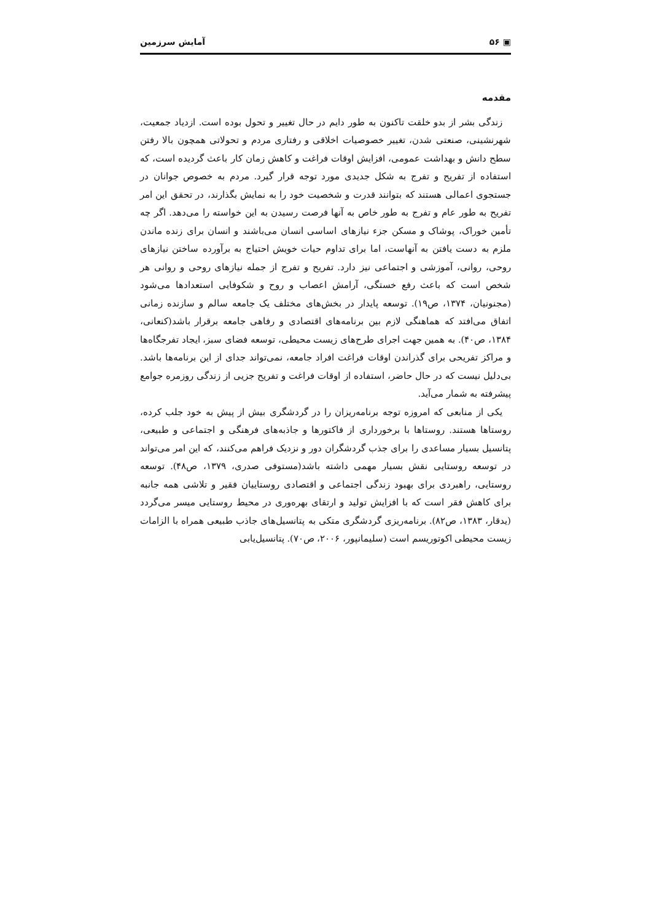▣ ۵۶ آمایش سرزمین
مقدمه
زندگی بشر از بدو خلقت تاکنون به طور دایم در حال تغییر و تحول بوده است. ازدیاد جمعیت، شهرنشینی، صنعتی شدن، تغییر خصوصیات اخلاقی و رفتاری مردم و تحولاتی همچون بالا رفتن سطح دانش و بهداشت عمومی، افزایش اوقات فراغت و کاهش زمان کار باعث گردیده است، که استفاده از تفریح و تفرج به شکل جدیدی مورد توجه قرار گیرد. مردم به خصوص جوانان در جستجوی اعمالی هستند که بتوانند قدرت و شخصیت خود را به نمایش بگذارند، در تحقق این امر تفریح به طور عام و تفرج به طور خاص به آنها فرصت رسیدن به این خواسته را می‌دهد. اگر چه تأمین خوراک، پوشاک و مسکن جزء نیازهای اساسی انسان می‌باشند و انسان برای زنده ماندن ملزم به دست یافتن به آنهاست، اما برای تداوم حیات خویش احتیاج به برآورده ساختن نیازهای روحی، روانی، آموزشی و اجتماعی نیز دارد. تفریح و تفرج از جمله نیازهای روحی و روانی هر شخص است که باعث رفع خستگی، آرامش اعصاب و روح و شکوفایی استعدادها می‌شود (مجنونیان، ۱۳۷۴، ص۱۹). توسعه پایدار در بخش‌های مختلف یک جامعه سالم و سازنده زمانی اتفاق می‌افتد که هماهنگی لازم بین برنامه‌های اقتصادی و رفاهی جامعه برقرار باشد(کنعانی، ۱۳۸۴، ص۴۰). به همین جهت اجرای طرح‌های زیست محیطی، توسعه فضای سبز، ایجاد تفرجگاه‌ها و مراکز تفریحی برای گذراندن اوقات فراغت افراد جامعه، نمی‌تواند جدای از این برنامه‌ها باشد. بی‌دلیل نیست که در حال حاضر، استفاده از اوقات فراغت و تفریح جزیی از زندگی روزمره جوامع پیشرفته به شمار می‌آید.
یکی از منابعی که امروزه توجه برنامه‌ریزان را در گردشگری بیش از پیش به خود جلب کرده، روستاها هستند. روستاها با برخورداری از فاکتورها و جاذبه‌های فرهنگی و اجتماعی و طبیعی، پتانسیل بسیار مساعدی را برای جذب گردشگران دور و نزدیک فراهم می‌کنند، که این امر می‌تواند در توسعه روستایی نقش بسیار مهمی داشته باشد(مستوفی صدری، ۱۳۷۹، ص۴۸). توسعه روستایی، راهبردی برای بهبود زندگی اجتماعی و اقتصادی روستاییان فقیر و تلاشی همه جانبه برای کاهش فقر است که با افزایش تولید و ارتقای بهره‌وری در محیط روستایی میسر می‌گردد (یدقار، ۱۳۸۳، ص۸۲). برنامه‌ریزی گردشگری متکی به پتانسیل‌های جاذب طبیعی همراه با الزامات زیست محیطی اکوتوریسم است (سلیمانپور، ۲۰۰۶، ص۷۰). پتانسیل‌یابی